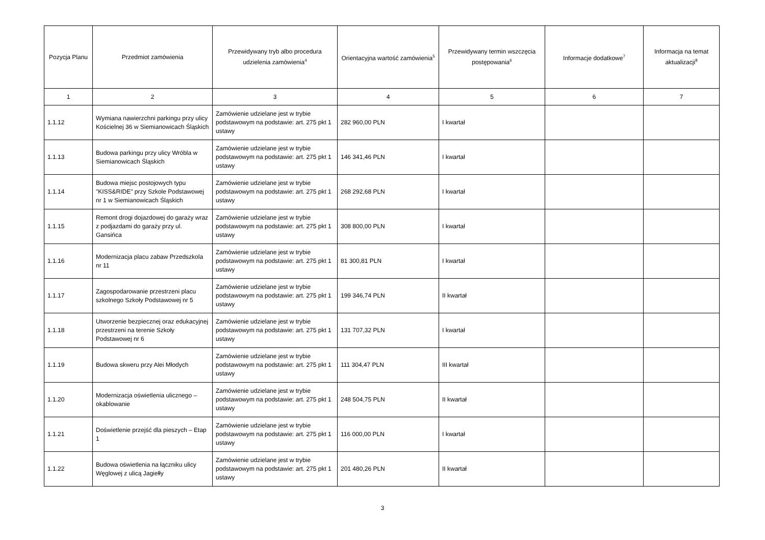| Pozycja Planu | Przedmiot zamówienia | Przewidywany tryb albo procedura udzielenia zamówienia<sup>4</sup> | Orientacyjna wartość zamówienia<sup>5</sup> | Przewidywany termin wszczęcia postępowania<sup>6</sup> | Informacje dodatkowe<sup>7</sup> | Informacja na temat aktualizacji<sup>8</sup> |
| --- | --- | --- | --- | --- | --- | --- |
| 1 | 2 | 3 | 4 | 5 | 6 | 7 |
| 1.1.12 | Wymiana nawierzchni parkingu przy ulicy Kościelnej 36 w Siemianowicach Śląskich | Zamówienie udzielane jest w trybie podstawowym na podstawie: art. 275 pkt 1 ustawy | 282 960,00 PLN | I kwartał | | |
| 1.1.13 | Budowa parkingu przy ulicy Wróbla w Siemianowicach Śląskich | Zamówienie udzielane jest w trybie podstawowym na podstawie: art. 275 pkt 1 ustawy | 146 341,46 PLN | I kwartał | | |
| 1.1.14 | Budowa miejsc postojowych typu "KISS&RIDE" przy Szkole Podstawowej nr 1 w Siemianowicach Śląskich | Zamówienie udzielane jest w trybie podstawowym na podstawie: art. 275 pkt 1 ustawy | 268 292,68 PLN | I kwartał | | |
| 1.1.15 | Remont drogi dojazdowej do garaży wraz z podjazdami do garaży przy ul. Gansińca | Zamówienie udzielane jest w trybie podstawowym na podstawie: art. 275 pkt 1 ustawy | 308 800,00 PLN | I kwartał | | |
| 1.1.16 | Modernizacja placu zabaw Przedszkola nr 11 | Zamówienie udzielane jest w trybie podstawowym na podstawie: art. 275 pkt 1 ustawy | 81 300,81 PLN | I kwartał | | |
| 1.1.17 | Zagospodarowanie przestrzeni placu szkolnego Szkoły Podstawowej nr 5 | Zamówienie udzielane jest w trybie podstawowym na podstawie: art. 275 pkt 1 ustawy | 199 346,74 PLN | II kwartał | | |
| 1.1.18 | Utworzenie bezpiecznej oraz edukacyjnej przestrzeni na terenie Szkoły Podstawowej nr 6 | Zamówienie udzielane jest w trybie podstawowym na podstawie: art. 275 pkt 1 ustawy | 131 707,32 PLN | I kwartał | | |
| 1.1.19 | Budowa skweru przy Alei Młodych | Zamówienie udzielane jest w trybie podstawowym na podstawie: art. 275 pkt 1 ustawy | 111 304,47 PLN | III kwartał | | |
| 1.1.20 | Modernizacja oświetlenia ulicznego – okablowanie | Zamówienie udzielane jest w trybie podstawowym na podstawie: art. 275 pkt 1 ustawy | 248 504,75 PLN | II kwartał | | |
| 1.1.21 | Doświetlenie przejść dla pieszych – Etap 1 | Zamówienie udzielane jest w trybie podstawowym na podstawie: art. 275 pkt 1 ustawy | 116 000,00 PLN | I kwartał | | |
| 1.1.22 | Budowa oświetlenia na łączniku ulicy Węglowej z ulicą Jagiełły | Zamówienie udzielane jest w trybie podstawowym na podstawie: art. 275 pkt 1 ustawy | 201 480,26 PLN | II kwartał | | |
3